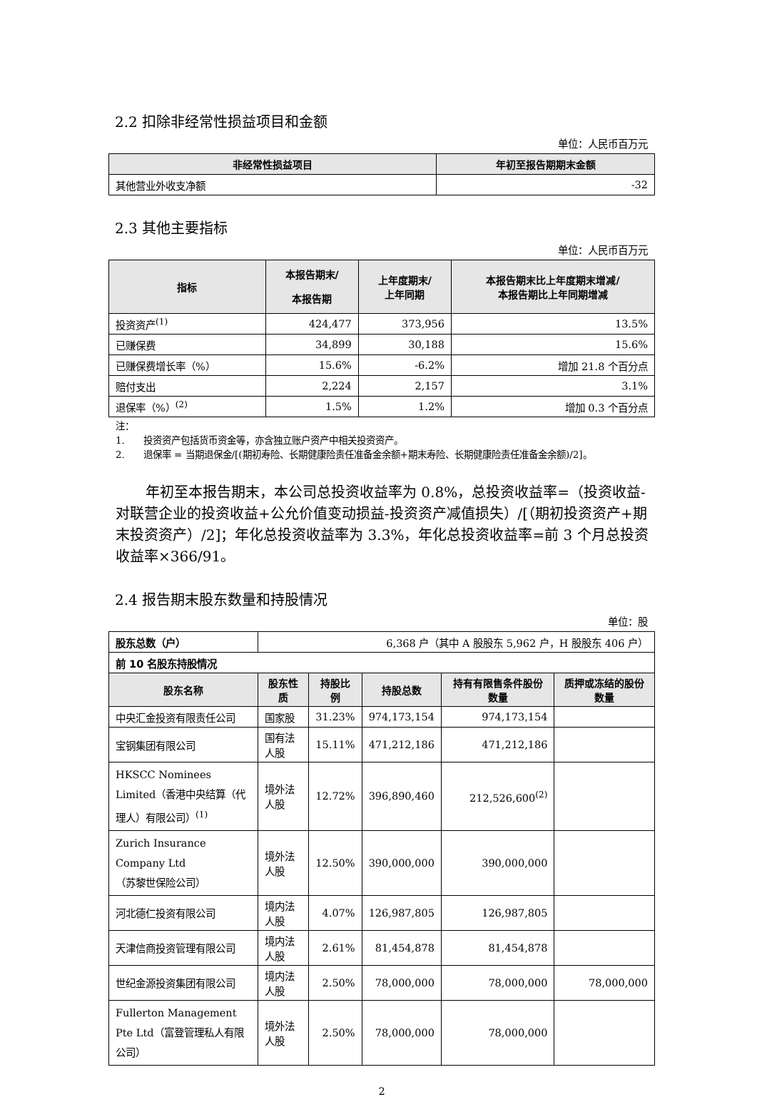2.2 扣除非经常性损益项目和金额
单位：人民币百万元
| 非经常性损益项目 | 年初至报告期期末金额 |
| --- | --- |
| 其他营业外收支净额 | -32 |
2.3 其他主要指标
单位：人民币百万元
| 指标 | 本报告期末/ 本报告期 | 上年度期末/ 上年同期 | 本报告期末比上年度期末增减/ 本报告期比上年同期增减 |
| --- | --- | --- | --- |
| 投资资产<sup>(1)</sup> | 424,477 | 373,956 | 13.5% |
| 已赚保费 | 34,899 | 30,188 | 15.6% |
| 已赚保费增长率（%） | 15.6% | -6.2% | 增加 21.8 个百分点 |
| 赔付支出 | 2,224 | 2,157 | 3.1% |
| 退保率（%）<sup>(2)</sup> | 1.5% | 1.2% | 增加 0.3 个百分点 |
注：
1. 投资资产包括货币资金等，亦含独立账户资产中相关投资资产。
2. 退保率 = 当期退保金/[(期初寿险、长期健康险责任准备金余额+期末寿险、长期健康险责任准备金余额)/2]。
年初至本报告期末，本公司总投资收益率为 0.8%，总投资收益率=（投资收益-对联营企业的投资收益+公允价值变动损益-投资资产减值损失）/[（期初投资资产+期末投资资产）/2]；年化总投资收益率为 3.3%，年化总投资收益率=前 3 个月总投资收益率×366/91。
2.4 报告期末股东数量和持股情况
单位：股
| 股东总数（户） | 6,368 户（其中 A 股股东 5,962 户，H 股股东 406 户） | | | | |
| 前 10 名股东持股情况 | | | | | |
| 股东名称 | 股东性质 | 持股比例 | 持股总数 | 持有有限售条件股份数量 | 质押或冻结的股份数量 |
| 中央汇金投资有限责任公司 | 国家股 | 31.23% | 974,173,154 | 974,173,154 | |
| 宝钢集团有限公司 | 国有法人股 | 15.11% | 471,212,186 | 471,212,186 | |
| HKSCC Nominees Limited（香港中央结算（代理人）有限公司）<sup>(1)</sup> | 境外法人股 | 12.72% | 396,890,460 | 212,526,600<sup>(2)</sup> | |
| Zurich Insurance Company Ltd （苏黎世保险公司） | 境外法人股 | 12.50% | 390,000,000 | 390,000,000 | |
| 河北德仁投资有限公司 | 境内法人股 | 4.07% | 126,987,805 | 126,987,805 | |
| 天津信商投资管理有限公司 | 境内法人股 | 2.61% | 81,454,878 | 81,454,878 | |
| 世纪金源投资集团有限公司 | 境内法人股 | 2.50% | 78,000,000 | 78,000,000 | 78,000,000 |
| Fullerton Management Pte Ltd（富登管理私人有限公司） | 境外法人股 | 2.50% | 78,000,000 | 78,000,000 | |
2